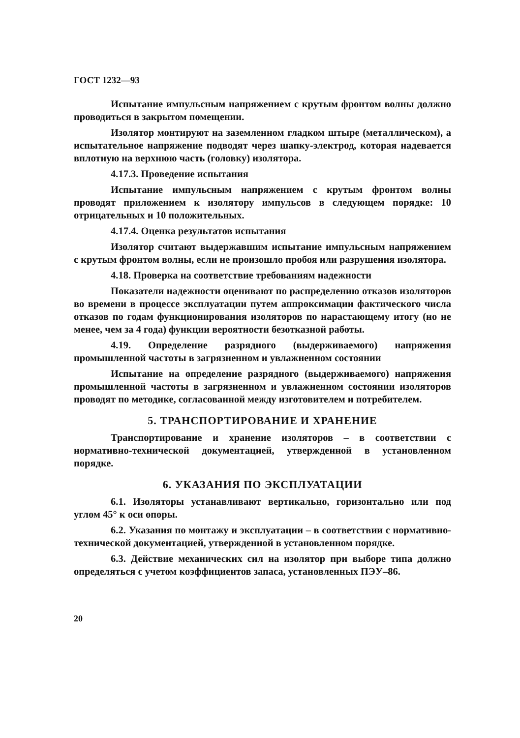ГОСТ 1232—93
Испытание импульсным напряжением с крутым фронтом волны должно проводиться в закрытом помещении.
Изолятор монтируют на заземленном гладком штыре (металлическом), а испытательное напряжение подводят через шапку-электрод, которая надевается вплотную на верхнюю часть (головку) изолятора.
4.17.3. Проведение испытания
Испытание импульсным напряжением с крутым фронтом волны проводят приложением к изолятору импульсов в следующем порядке: 10 отрицательных и 10 положительных.
4.17.4. Оценка результатов испытания
Изолятор считают выдержавшим испытание импульсным напряжением с крутым фронтом волны, если не произошло пробоя или разрушения изолятора.
4.18. Проверка на соответствие требованиям надежности
Показатели надежности оценивают по распределению отказов изоляторов во времени в процессе эксплуатации путем аппроксимации фактического числа отказов по годам функционирования изоляторов по нарастающему итогу (но не менее, чем за 4 года) функции вероятности безотказной работы.
4.19. Определение разрядного (выдерживаемого) напряжения промышленной частоты в загрязненном и увлажненном состоянии
Испытание на определение разрядного (выдерживаемого) напряжения промышленной частоты в загрязненном и увлажненном состоянии изоляторов проводят по методике, согласованной между изготовителем и потребителем.
5. ТРАНСПОРТИРОВАНИЕ И ХРАНЕНИЕ
Транспортирование и хранение изоляторов – в соответствии с нормативно-технической документацией, утвержденной в установленном порядке.
6. УКАЗАНИЯ ПО ЭКСПЛУАТАЦИИ
6.1. Изоляторы устанавливают вертикально, горизонтально или под углом 45° к оси опоры.
6.2. Указания по монтажу и эксплуатации – в соответствии с нормативно-технической документацией, утвержденной в установленном порядке.
6.3. Действие механических сил на изолятор при выборе типа должно определяться с учетом коэффициентов запаса, установленных ПЭУ–86.
20